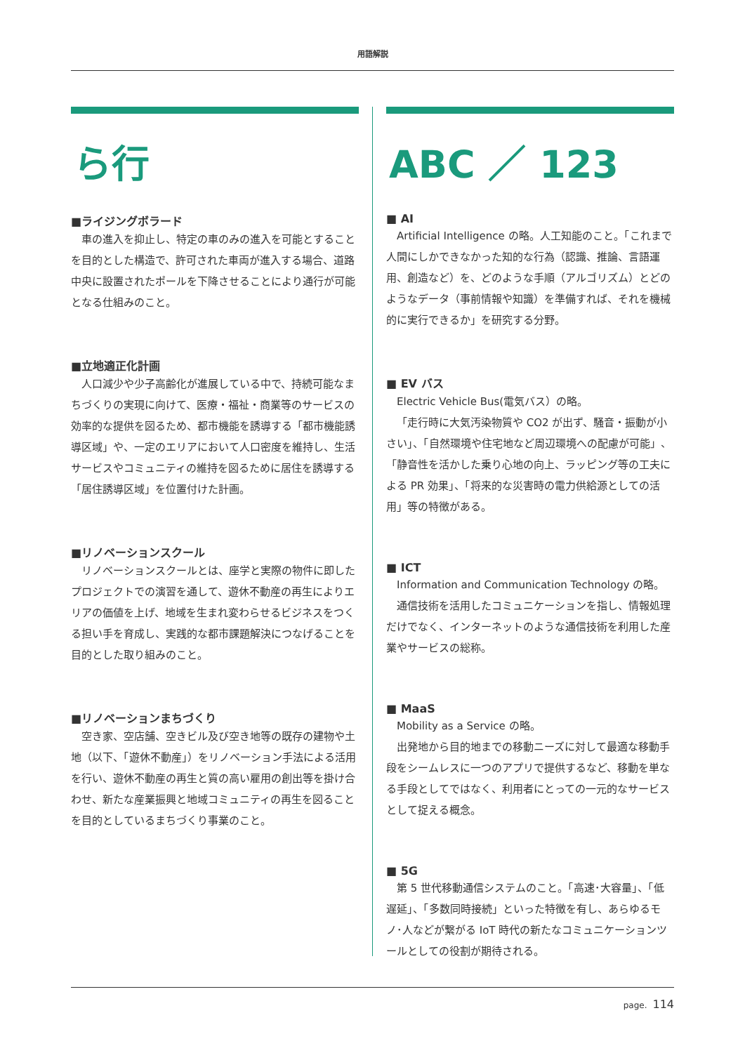用語解説
ら行
■ライジングボラード
車の進入を抑止し、特定の車のみの進入を可能とすることを目的とした構造で、許可された車両が進入する場合、道路中央に設置されたポールを下降させることにより通行が可能となる仕組みのこと。
■立地適正化計画
人口減少や少子高齢化が進展している中で、持続可能なまちづくりの実現に向けて、医療・福祉・商業等のサービスの効率的な提供を図るため、都市機能を誘導する「都市機能誘導区域」や、一定のエリアにおいて人口密度を維持し、生活サービスやコミュニティの維持を図るために居住を誘導する「居住誘導区域」を位置付けた計画。
■リノベーションスクール
リノベーションスクールとは、座学と実際の物件に即したプロジェクトでの演習を通して、遊休不動産の再生によりエリアの価値を上げ、地域を生まれ変わらせるビジネスをつくる担い手を育成し、実践的な都市課題解決につなげることを目的とした取り組みのこと。
■リノベーションまちづくり
空き家、空店舗、空きビル及び空き地等の既存の建物や土地（以下、「遊休不動産」）をリノベーション手法による活用を行い、遊休不動産の再生と質の高い雇用の創出等を掛け合わせ、新たな産業振興と地域コミュニティの再生を図ることを目的としているまちづくり事業のこと。
ABC ／ 123
■ AI
Artificial Intelligence の略。人工知能のこと。「これまで人間にしかできなかった知的な行為（認識、推論、言語運用、創造など）を、どのような手順（アルゴリズム）とどのようなデータ（事前情報や知識）を準備すれば、それを機械的に実行できるか」を研究する分野。
■ EV バス
Electric Vehicle Bus(電気バス）の略。
「走行時に大気汚染物質や CO2 が出ず、騒音・振動が小さい」、「自然環境や住宅地など周辺環境への配慮が可能」、「静音性を活かした乗り心地の向上、ラッピング等の工夫による PR 効果」、「将来的な災害時の電力供給源としての活用」等の特徴がある。
■ ICT
Information and Communication Technology の略。
通信技術を活用したコミュニケーションを指し、情報処理だけでなく、インターネットのような通信技術を利用した産業やサービスの総称。
■ MaaS
Mobility as a Service の略。
出発地から目的地までの移動ニーズに対して最適な移動手段をシームレスに一つのアプリで提供するなど、移動を単なる手段としてではなく、利用者にとっての一元的なサービスとして捉える概念。
■ 5G
第 5 世代移動通信システムのこと。「高速･大容量」、「低遅延」、「多数同時接続」といった特徴を有し、あらゆるモノ･人などが繋がる IoT 時代の新たなコミュニケーションツールとしての役割が期待される。
page. 114